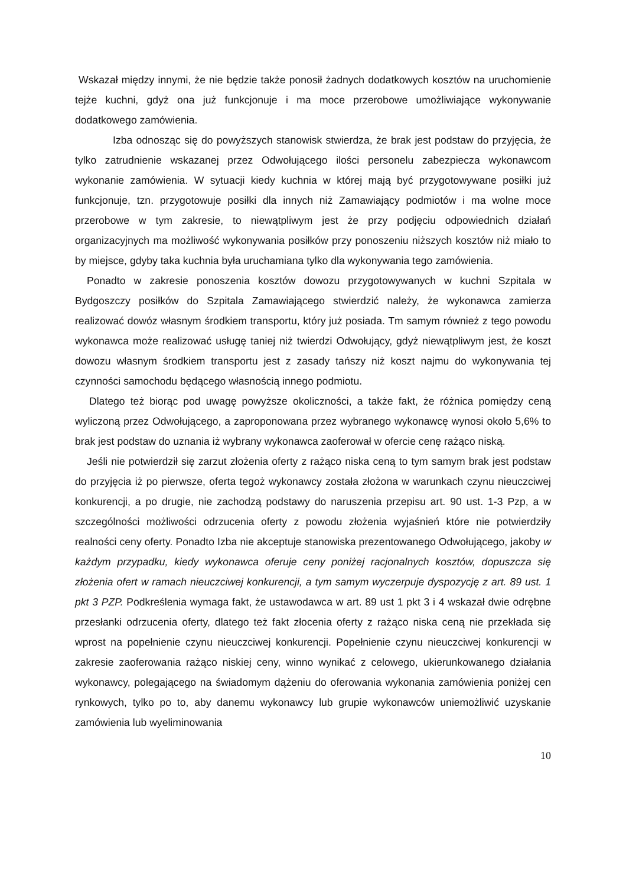Wskazał między innymi, że nie będzie także ponosił żadnych dodatkowych kosztów na uruchomienie tejże kuchni, gdyż ona już funkcjonuje i ma moce przerobowe umożliwiające wykonywanie dodatkowego zamówienia.
Izba odnosząc się do powyższych stanowisk stwierdza, że brak jest podstaw do przyjęcia, że tylko zatrudnienie wskazanej przez Odwołującego ilości personelu zabezpiecza wykonawcom wykonanie zamówienia. W sytuacji kiedy kuchnia w której mają być przygotowywane posiłki już funkcjonuje, tzn. przygotowuje posiłki dla innych niż Zamawiający podmiotów i ma wolne moce przerobowe w tym zakresie, to niewątpliwym jest że przy podjęciu odpowiednich działań organizacyjnych ma możliwość wykonywania posiłków przy ponoszeniu niższych kosztów niż miało to by miejsce, gdyby taka kuchnia była uruchamiana tylko dla wykonywania tego zamówienia.
Ponadto w zakresie ponoszenia kosztów dowozu przygotowywanych w kuchni Szpitala w Bydgoszczy posiłków do Szpitala Zamawiającego stwierdzić należy, że wykonawca zamierza realizować dowóz własnym środkiem transportu, który już posiada. Tm samym również z tego powodu wykonawca może realizować usługę taniej niż twierdzi Odwołujący, gdyż niewątpliwym jest, że koszt dowozu własnym środkiem transportu jest z zasady tańszy niż koszt najmu do wykonywania tej czynności samochodu będącego własnością innego podmiotu.
Dlatego też biorąc pod uwagę powyższe okoliczności, a także fakt, że różnica pomiędzy ceną wyliczoną przez Odwołującego, a zaproponowana przez wybranego wykonawcę wynosi około 5,6% to brak jest podstaw do uznania iż wybrany wykonawca zaoferował w ofercie cenę rażąco niską.
Jeśli nie potwierdził się zarzut złożenia oferty z rażąco niska ceną to tym samym brak jest podstaw do przyjęcia iż po pierwsze, oferta tegoż wykonawcy została złożona w warunkach czynu nieuczciwej konkurencji, a po drugie, nie zachodzą podstawy do naruszenia przepisu art. 90 ust. 1-3 Pzp, a w szczególności możliwości odrzucenia oferty z powodu złożenia wyjaśnień które nie potwierdziły realności ceny oferty. Ponadto Izba nie akceptuje stanowiska prezentowanego Odwołującego, jakoby w każdym przypadku, kiedy wykonawca oferuje ceny poniżej racjonalnych kosztów, dopuszcza się złożenia ofert w ramach nieuczciwej konkurencji, a tym samym wyczerpuje dyspozycję z art. 89 ust. 1 pkt 3 PZP. Podkreślenia wymaga fakt, że ustawodawca w art. 89 ust 1 pkt 3 i 4 wskazał dwie odrębne przesłanki odrzucenia oferty, dlatego też fakt złocenia oferty z rażąco niska ceną nie przekłada się wprost na popełnienie czynu nieuczciwej konkurencji. Popełnienie czynu nieuczciwej konkurencji w zakresie zaoferowania rażąco niskiej ceny, winno wynikać z celowego, ukierunkowanego działania wykonawcy, polegającego na świadomym dążeniu do oferowania wykonania zamówienia poniżej cen rynkowych, tylko po to, aby danemu wykonawcy lub grupie wykonawców uniemożliwić uzyskanie zamówienia lub wyeliminowania
10